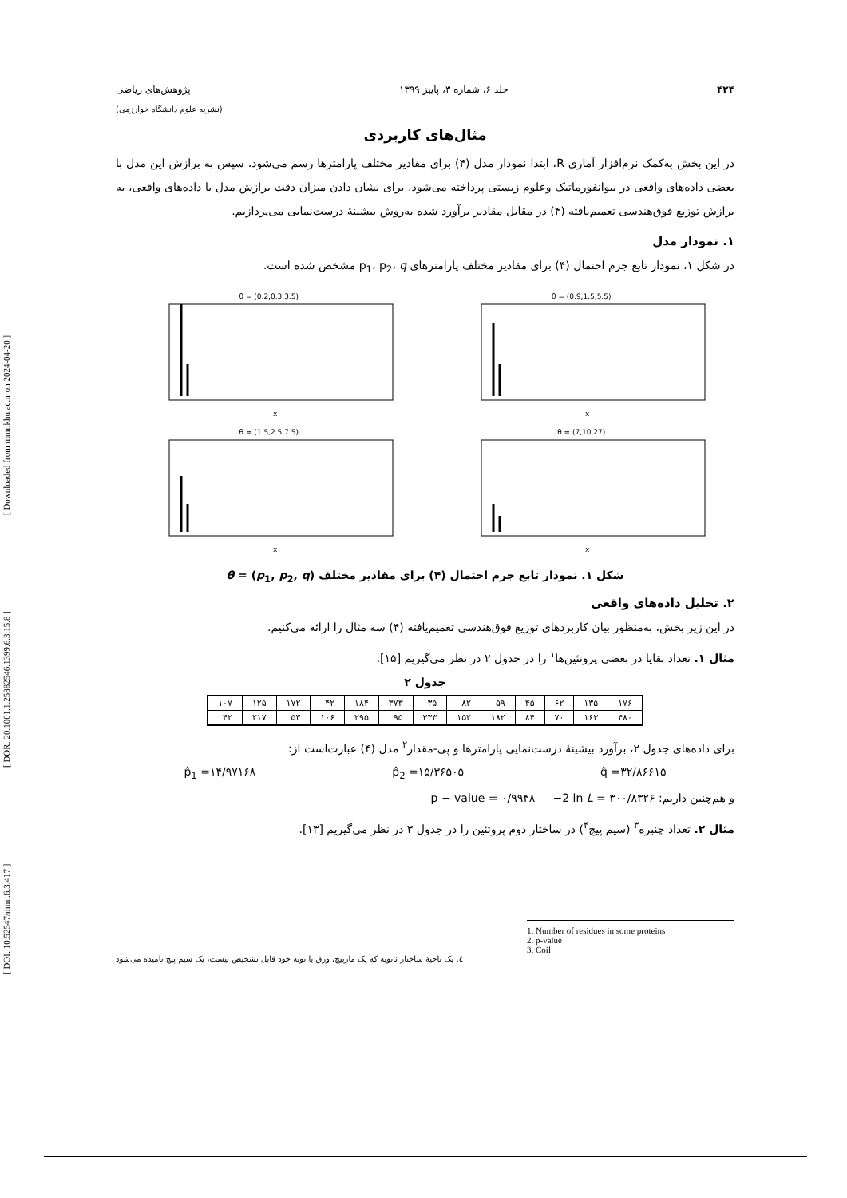[ DOI: 10.52547/mmr.6.3.417 ] [ DOR: 20.1001.1.25882546.1399.6.3.15.8 ] [ Downloaded from mmr.khu.ac.ir on 2024-04-20 ]
۴۲۴ جلد ۶، شماره ۳، پاییز ۱۳۹۹ پژوهش‌های ریاضی
(نشریه علوم دانشگاه خوارزمی)
مثال‌های کاربردی
در این بخش به‌کمک نرم‌افزار آماری R، ابتدا نمودار مدل (۴) برای مقادیر مختلف پارامترها رسم می‌شود، سپس به برازش این مدل با بعضی داده‌های واقعی در بیوانفورماتیک وعلوم زیستی پرداخته می‌شود. برای نشان دادن میزان دقت برازش مدل با داده‌های واقعی، به برازش توزیع فوق‌هندسی تعمیم‌یافته (۴) در مقابل مقادیر برآورد شده به‌روش بیشینهٔ درست‌نمایی می‌پردازیم.
۱. نمودار مدل
در شکل ۱، نمودار تابع جرم احتمال (۴) برای مقادیر مختلف پارامترهای p<sub>1</sub>، p<sub>2</sub>، q مشخص شده است.
θ = (0.2,0.3,3.5)
x
θ = (0.9,1.5,5.5)
x
θ = (1.5,2.5,7.5)
x
θ = (7,10,27)
x
شکل ۱. نمودار تابع جرم احتمال (۴) برای مقادیر مختلف θ = (p<sub>1</sub>, p<sub>2</sub>, q)
۲. تحلیل داده‌های واقعی
در این زیر بخش، به‌منظور بیان کاربردهای توزیع فوق‌هندسی تعمیم‌یافته (۴) سه مثال را ارائه می‌کنیم.
مثال ۱. تعداد بقایا در بعضی پروتئین‌ها<sup>۱</sup> را در جدول ۲ در نظر می‌گیریم [۱۵].
جدول ۲
| ۱۷۶ | ۱۳۵ | ۶۲ | ۴۵ | ۵۹ | ۸۲ | ۳۵ | ۳۷۳ | ۱۸۴ | ۴۲ | ۱۷۲ | ۱۲۵ | ۱۰۷ |
| ۴۸۰ | ۱۶۳ | ۷۰ | ۸۴ | ۱۸۲ | ۱۵۲ | ۳۳۳ | ۹۵ | ۲۹۵ | ۱۰۶ | ۵۳ | ۲۱۷ | ۴۲ |
برای داده‌های جدول ۲، برآورد بیشینهٔ درست‌نمایی پارامترها و پی-مقدار<sup>۲</sup> مدل (۴) عبارت‌است از:
p̂<sub>1</sub> =۱۴/۹۷۱۶۸ p̂<sub>2</sub> =۱۵/۳۶۵۰۵ q̂ =۳۲/۸۶۶۱۵
و هم‌چنین داریم: p − value = ۰/۹۹۴۸ −2 ln L = ۳۰۰/۸۳۲۶
مثال ۲. تعداد چنبره<sup>۳</sup> (سیم پیچ<sup>۴</sup>) در ساختار دوم پروتئین را در جدول ۳ در نظر می‌گیریم [۱۳].
1. Number of residues in some proteins
2. p-value
3. Coil
٤. یک ناحیهٔ ساختار ثانویه که یک مارپیچ، ورق یا نوبه خود قابل تشخیص نیست، یک سیم پیچ نامیده می‌شود